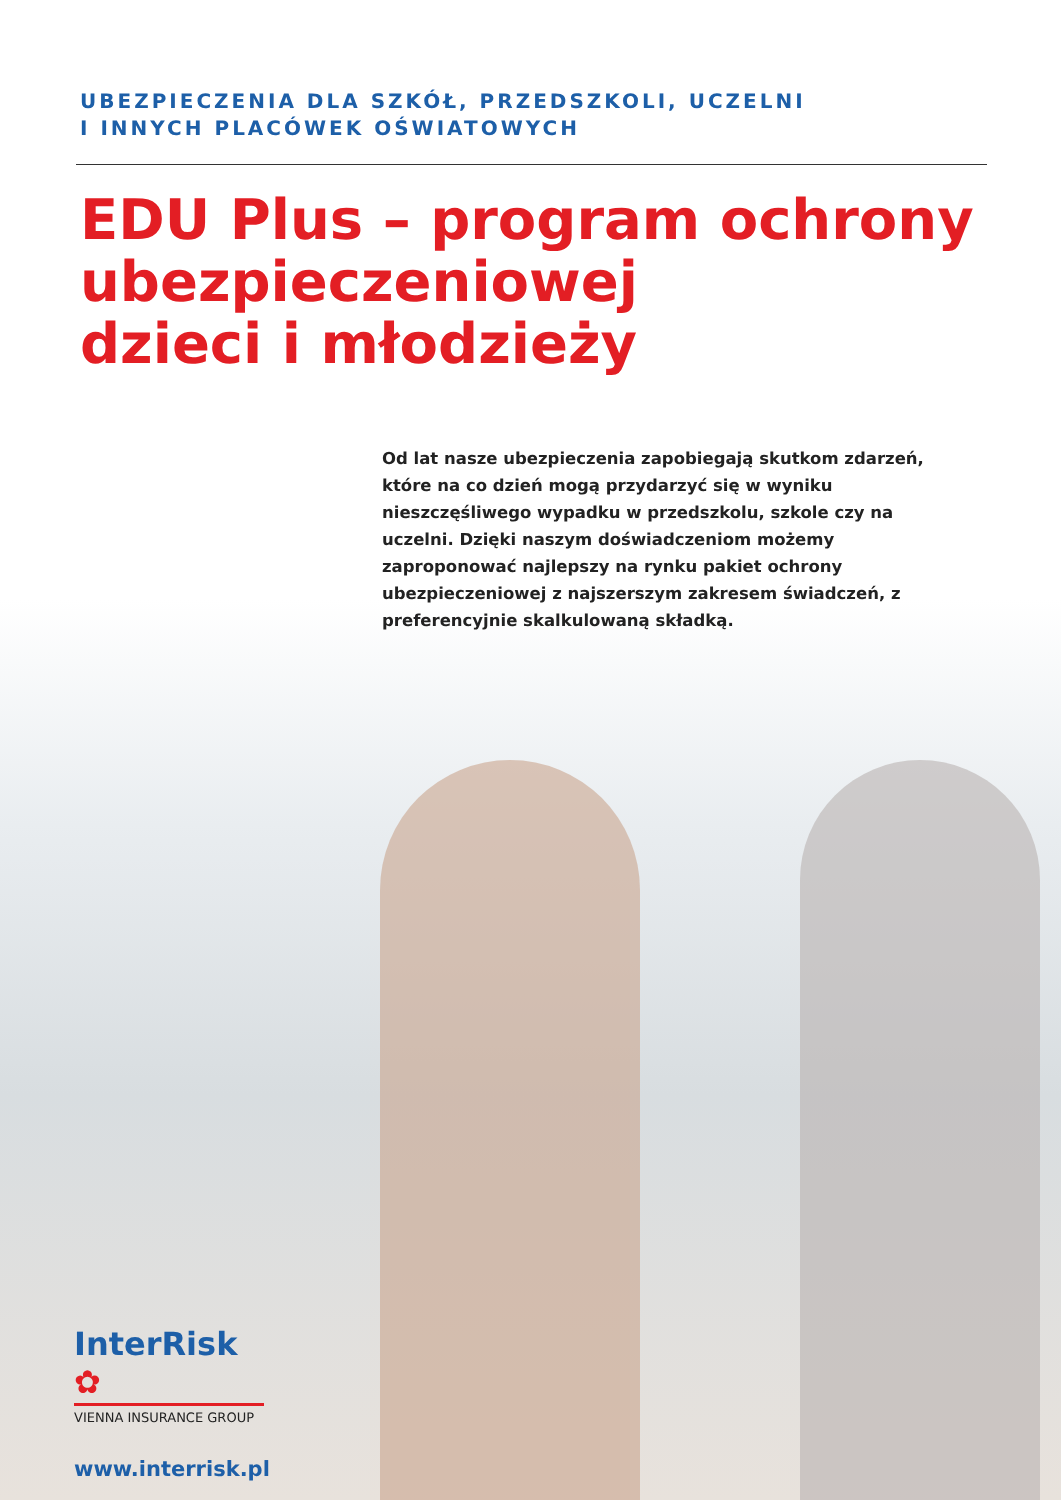UBEZPIECZENIA DLA SZKÓŁ, PRZEDSZKOLI, UCZELNI
I INNYCH PLACÓWEK OŚWIATOWYCH
EDU Plus – program ochrony ubezpieczeniowej
dzieci i młodzieży
Od lat nasze ubezpieczenia zapobiegają skutkom zdarzeń, które na co dzień mogą przydarzyć się w wyniku nieszczęśliwego wypadku w przedszkolu, szkole czy na uczelni. Dzięki naszym doświadczeniom możemy zaproponować najlepszy na rynku pakiet ochrony ubezpieczeniowej z najszerszym zakresem świadczeń, z preferencyjnie skalkulowaną składką.
InterRisk ✿
VIENNA INSURANCE GROUP
www.interrisk.pl